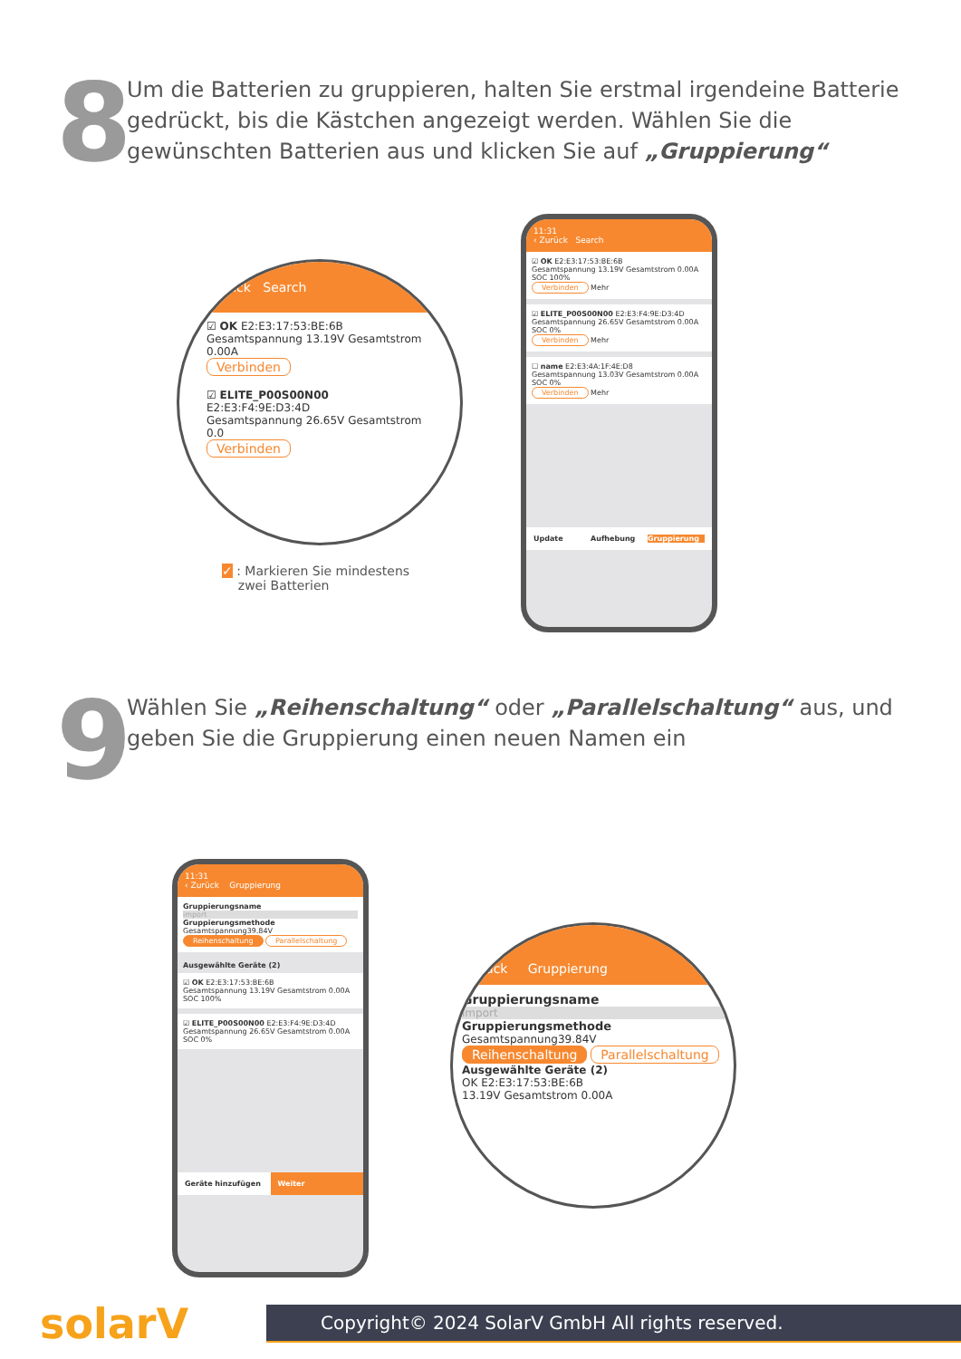8
Um die Batterien zu gruppieren, halten Sie erstmal irgendeine Batterie gedrückt, bis die Kästchen angezeigt werden. Wählen Sie die gewünschten Batterien aus und klicken Sie auf „Gruppierung“
Zurück Search
☑ OK E2:E3:17:53:BE:6B
Gesamtspannung 13.19V Gesamtstrom 0.00A
Verbinden
☑ ELITE_P00S00N00 E2:E3:F4:9E:D3:4D
Gesamtspannung 26.65V Gesamtstrom 0.0
Verbinden
✓ : Markieren Sie mindestens
zwei Batterien
11:31
‹ Zurück Search
☑ OK E2:E3:17:53:BE:6B
Gesamtspannung 13.19V Gesamtstrom 0.00A SOC 100%
Verbinden Mehr
☑ ELITE_P00S00N00 E2:E3:F4:9E:D3:4D
Gesamtspannung 26.65V Gesamtstrom 0.00A SOC 0%
Verbinden Mehr
☐ name E2:E3:4A:1F:4E:D8
Gesamtspannung 13.03V Gesamtstrom 0.00A SOC 0%
Verbinden Mehr
Update Aufhebung Gruppierung
9
Wählen Sie „Reihenschaltung“ oder „Parallelschaltung“ aus, und geben Sie die Gruppierung einen neuen Namen ein
11:31
‹ Zurück Gruppierung
Gruppierungsname
import
Gruppierungsmethode Gesamtspannung39.84V
Reihenschaltung Parallelschaltung
Ausgewählte Geräte (2)
☑ OK E2:E3:17:53:BE:6B
Gesamtspannung 13.19V Gesamtstrom 0.00A SOC 100%
☑ ELITE_P00S00N00 E2:E3:F4:9E:D3:4D
Gesamtspannung 26.65V Gesamtstrom 0.00A SOC 0%
Geräte hinzufügen Weiter
rück Gruppierung
Gruppierungsname
import
Gruppierungsmethode Gesamtspannung39.84V
Reihenschaltung Parallelschaltung
Ausgewählte Geräte (2)
OK E2:E3:17:53:BE:6B
13.19V Gesamtstrom 0.00A
solarV
Copyright© 2024 SolarV GmbH All rights reserved.